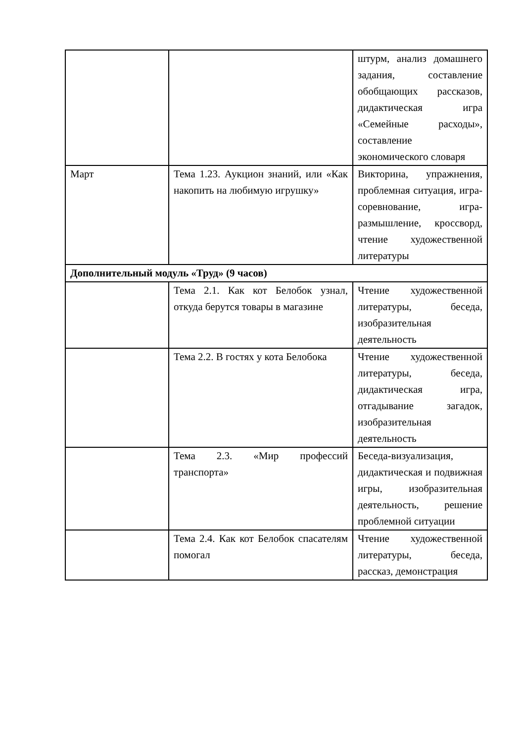| | | штурм, анализ домашнего задания, составление обобщающих рассказов, дидактическая игра «Семейные расходы», составление экономического словаря |
| Март | Тема 1.23. Аукцион знаний, или «Как накопить на любимую игрушку» | Викторина, упражнения, проблемная ситуация, игра-соревнование, игра-размышление, кроссворд, чтение художественной литературы |
| Дополнительный модуль «Труд» (9 часов) | | |
| | Тема 2.1. Как кот Белобок узнал, откуда берутся товары в магазине | Чтение художественной литературы, беседа, изобразительная деятельность |
| | Тема 2.2. В гостях у кота Белобока | Чтение художественной литературы, беседа, дидактическая игра, отгадывание загадок, изобразительная деятельность |
| | Тема 2.3. «Мир профессий транспорта» | Беседа-визуализация, дидактическая и подвижная игры, изобразительная деятельность, решение проблемной ситуации |
| | Тема 2.4. Как кот Белобок спасателям помогал | Чтение художественной литературы, беседа, рассказ, демонстрация |